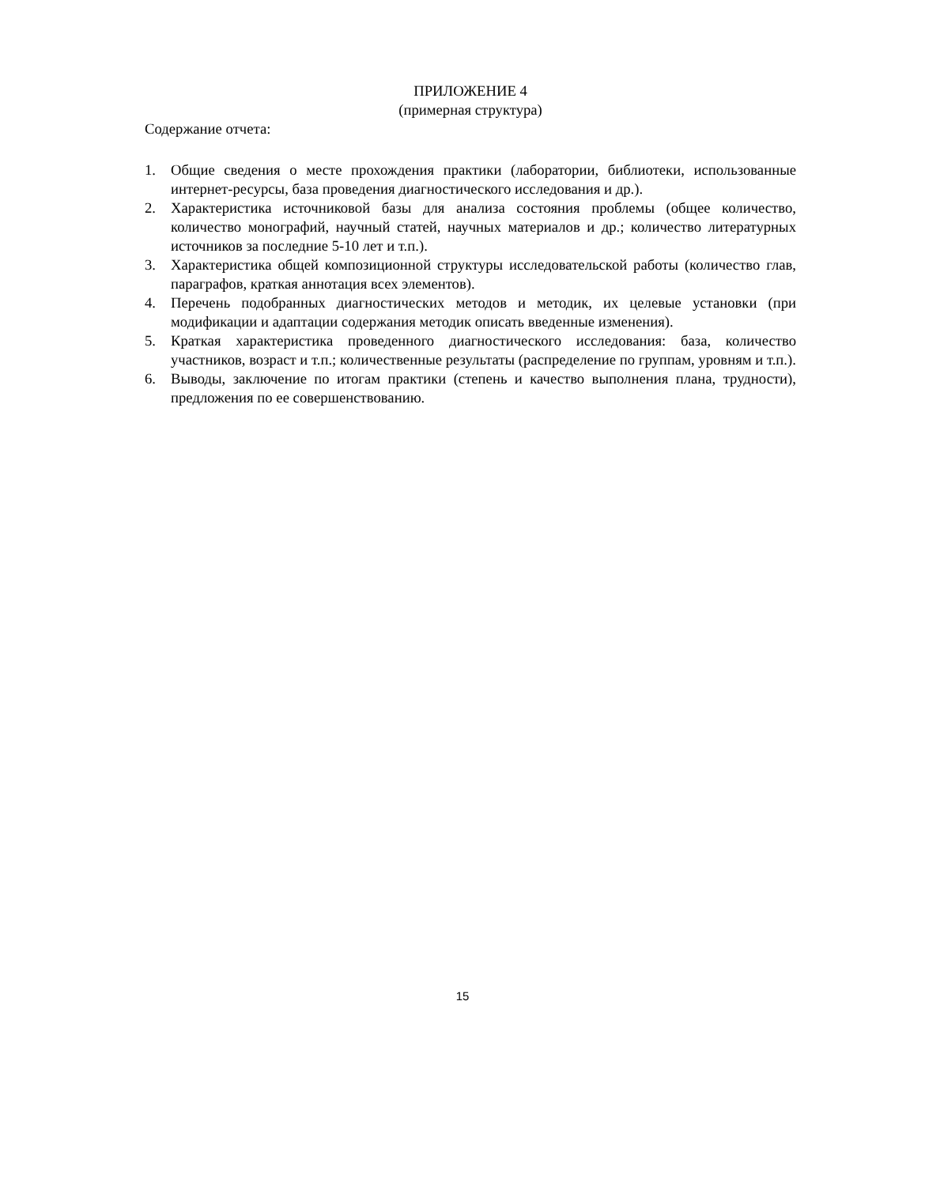ПРИЛОЖЕНИЕ 4
(примерная структура)
Содержание отчета:
1. Общие сведения о месте прохождения практики (лаборатории, библиотеки, использованные интернет-ресурсы, база проведения диагностического исследования и др.).
2. Характеристика источниковой базы для анализа состояния проблемы (общее количество, количество монографий, научный статей, научных материалов и др.; количество литературных источников за последние 5-10 лет и т.п.).
3. Характеристика общей композиционной структуры исследовательской работы (количество глав, параграфов, краткая аннотация всех элементов).
4. Перечень подобранных диагностических методов и методик, их целевые установки (при модификации и адаптации содержания методик описать введенные изменения).
5. Краткая характеристика проведенного диагностического исследования: база, количество участников, возраст и т.п.; количественные результаты (распределение по группам, уровням и т.п.).
6. Выводы, заключение по итогам практики (степень и качество выполнения плана, трудности), предложения по ее совершенствованию.
15